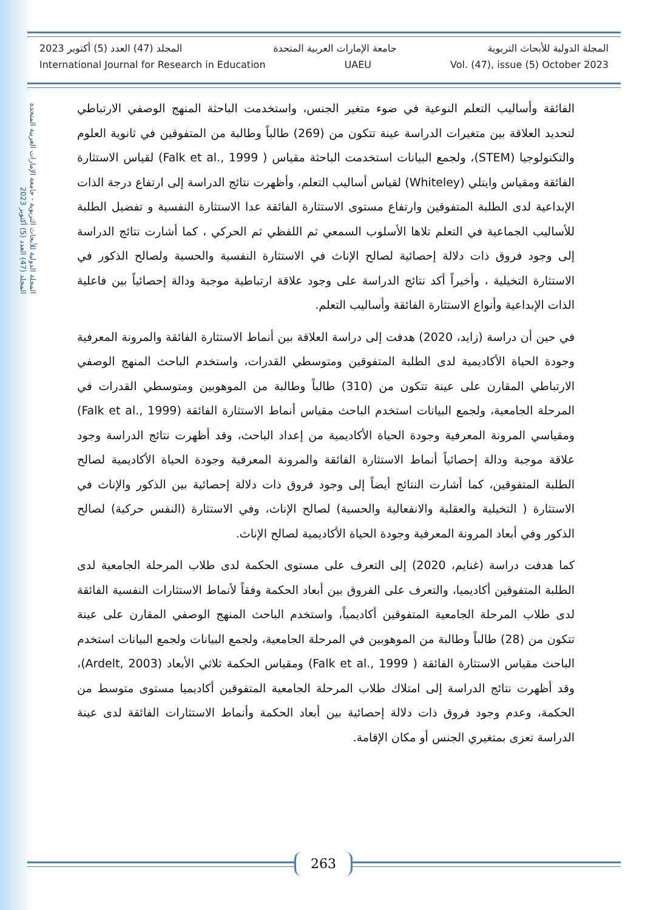المجلة الدولية للأبحاث التربوية - جامعة الإمارات العربية المتحدة
المجلد (47) العدد (5) أكتوبر 2023
المجلة الدولية للأبحاث التربوية جامعة الإمارات العربية المتحدة المجلد (47) العدد (5) أكتوبر 2023
International Journal for Research in Education UAEU Vol. (47), issue (5) October 2023
الفائقة وأساليب التعلم النوعية في ضوء متغير الجنس، واستخدمت الباحثة المنهج الوصفي الارتباطي لتحديد العلاقة بين متغيرات الدراسة عينة تتكون من (269) طالباً وطالبة من المتفوقين في ثانوية العلوم والتكنولوجيا (STEM)، ولجمع البيانات استخدمت الباحثة مقياس ( Falk et al., 1999) لقياس الاستثارة الفائقة ومقياس وايتلي (Whiteley) لقياس أساليب التعلم، وأظهرت نتائج الدراسة إلى ارتفاع درجة الذات الإبداعية لدى الطلبة المتفوقين وارتفاع مستوى الاستثارة الفائقة عدا الاستثارة النفسية و تفضيل الطلبة للأساليب الجماعية في التعلم تلاها الأسلوب السمعي ثم اللفظي ثم الحركي ، كما أشارت نتائج الدراسة إلى وجود فروق ذات دلالة إحصائية لصالح الإناث في الاستثارة النفسية والحسية ولصالح الذكور في الاستثارة التخيلية ، وأخيراً أكد نتائج الدراسة على وجود علاقة ارتباطية موجبة ودالة إحصائياً بين فاعلية الذات الإبداعية وأنواع الاستثارة الفائقة وأساليب التعلم.
في حين أن دراسة (زايد، 2020) هدفت إلى دراسة العلاقة بين أنماط الاستثارة الفائقة والمرونة المعرفية وجودة الحياة الأكاديمية لدى الطلبة المتفوقين ومتوسطي القدرات، واستخدم الباحث المنهج الوصفي الارتباطي المقارن على عينة تتكون من (310) طالباً وطالبة من الموهوبين ومتوسطي القدرات في المرحلة الجامعية، ولجمع البيانات استخدم الباحث مقياس أنماط الاستثارة الفائقة (Falk et al., 1999) ومقياسي المرونة المعرفية وجودة الحياة الأكاديمية من إعداد الباحث، وقد أظهرت نتائج الدراسة وجود علاقة موجبة ودالة إحصائياً أنماط الاستثارة الفائقة والمرونة المعرفية وجودة الحياة الأكاديمية لصالح الطلبة المتفوقين، كما أشارت النتائج أيضاً إلى وجود فروق ذات دلالة إحصائية بين الذكور والإناث في الاستثارة ( التخيلية والعقلية والانفعالية والحسية) لصالح الإناث، وفي الاستثارة (النفس حركية) لصالح الذكور وفي أبعاد المرونة المعرفية وجودة الحياة الأكاديمية لصالح الإناث.
كما هدفت دراسة (غنايم، 2020) إلى التعرف على مستوى الحكمة لدى طلاب المرحلة الجامعية لدى الطلبة المتفوقين أكاديميا، والتعرف على الفروق بين أبعاد الحكمة وفقاً لأنماط الاستثارات النفسية الفائقة لدى طلاب المرحلة الجامعية المتفوقين أكاديمياً، واستخدم الباحث المنهج الوصفي المقارن على عينة تتكون من (28) طالباً وطالبة من الموهوبين في المرحلة الجامعية، ولجمع البيانات ولجمع البيانات استخدم الباحث مقياس الاستثارة الفائقة ( Falk et al., 1999) ومقياس الحكمة ثلاثي الأبعاد (Ardelt, 2003)، وقد أظهرت نتائج الدراسة إلى امتلاك طلاب المرحلة الجامعية المتفوقين أكاديميا مستوى متوسط من الحكمة، وعدم وجود فروق ذات دلالة إحصائية بين أبعاد الحكمة وأنماط الاستثارات الفائقة لدى عينة الدراسة تعزى بمتغيري الجنس أو مكان الإقامة.
263